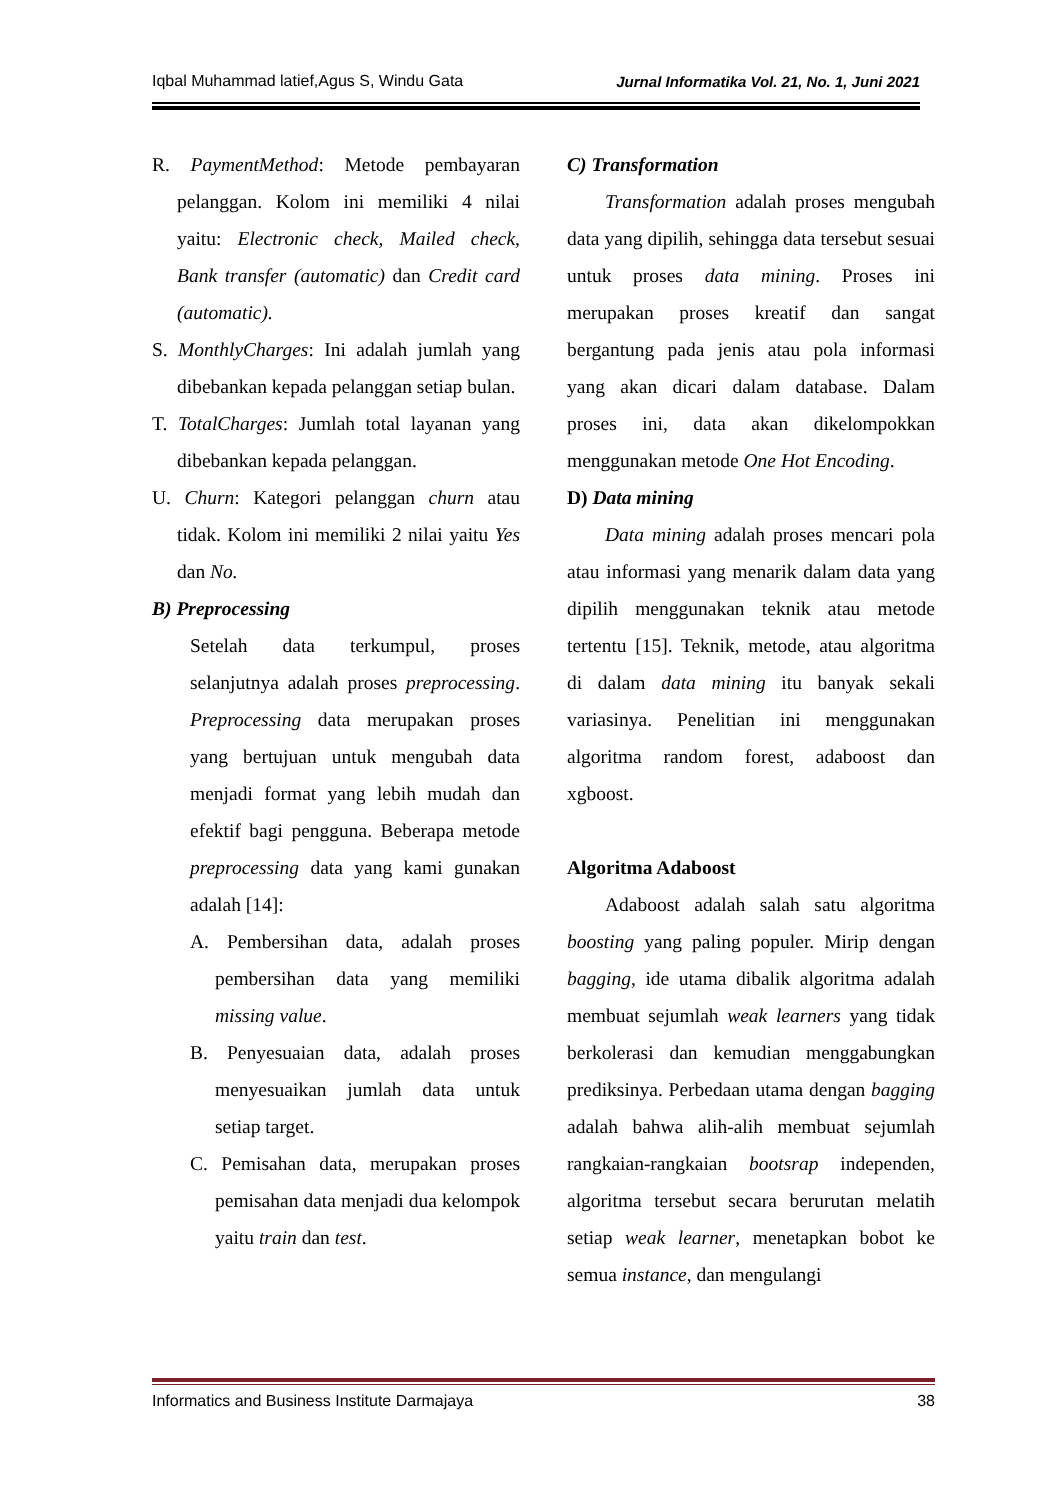Iqbal Muhammad latief,Agus S, Windu Gata Jurnal Informatika Vol. 21, No. 1, Juni 2021
R. PaymentMethod: Metode pembayaran pelanggan. Kolom ini memiliki 4 nilai yaitu: Electronic check, Mailed check, Bank transfer (automatic) dan Credit card (automatic).
S. MonthlyCharges: Ini adalah jumlah yang dibebankan kepada pelanggan setiap bulan.
T. TotalCharges: Jumlah total layanan yang dibebankan kepada pelanggan.
U. Churn: Kategori pelanggan churn atau tidak. Kolom ini memiliki 2 nilai yaitu Yes dan No.
B) Preprocessing
Setelah data terkumpul, proses selanjutnya adalah proses preprocessing. Preprocessing data merupakan proses yang bertujuan untuk mengubah data menjadi format yang lebih mudah dan efektif bagi pengguna. Beberapa metode preprocessing data yang kami gunakan adalah [14]:
A. Pembersihan data, adalah proses pembersihan data yang memiliki missing value.
B. Penyesuaian data, adalah proses menyesuaikan jumlah data untuk setiap target.
C. Pemisahan data, merupakan proses pemisahan data menjadi dua kelompok yaitu train dan test.
C) Transformation
Transformation adalah proses mengubah data yang dipilih, sehingga data tersebut sesuai untuk proses data mining. Proses ini merupakan proses kreatif dan sangat bergantung pada jenis atau pola informasi yang akan dicari dalam database. Dalam proses ini, data akan dikelompokkan menggunakan metode One Hot Encoding.
D) Data mining
Data mining adalah proses mencari pola atau informasi yang menarik dalam data yang dipilih menggunakan teknik atau metode tertentu [15]. Teknik, metode, atau algoritma di dalam data mining itu banyak sekali variasinya. Penelitian ini menggunakan algoritma random forest, adaboost dan xgboost.
Algoritma Adaboost
Adaboost adalah salah satu algoritma boosting yang paling populer. Mirip dengan bagging, ide utama dibalik algoritma adalah membuat sejumlah weak learners yang tidak berkolerasi dan kemudian menggabungkan prediksinya. Perbedaan utama dengan bagging adalah bahwa alih-alih membuat sejumlah rangkaian-rangkaian bootsrap independen, algoritma tersebut secara berurutan melatih setiap weak learner, menetapkan bobot ke semua instance, dan mengulangi
Informatics and Business Institute Darmajaya 38